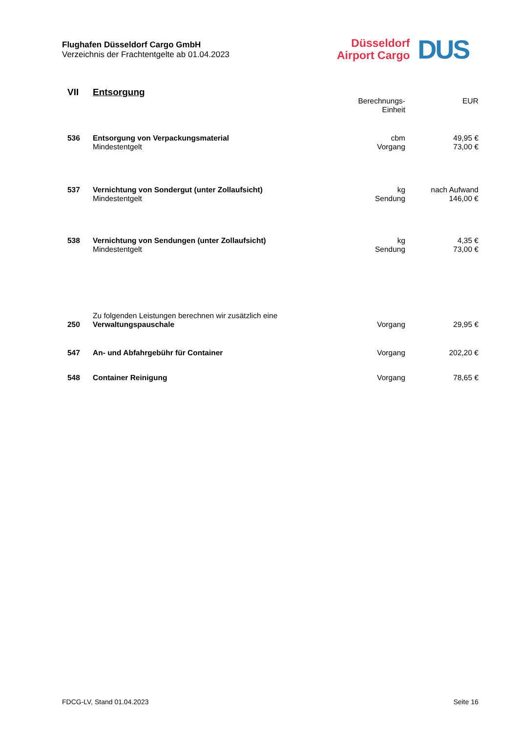Flughafen Düsseldorf Cargo GmbH
Verzeichnis der Frachtentgelte ab 01.04.2023
Düsseldorf
Airport Cargo
DUS
| VII | Entsorgung | | |
| | | Berechnungs- Einheit | EUR |
| 536 | Entsorgung von Verpackungsmaterial Mindestentgelt | cbm Vorgang | 49,95 € 73,00 € |
| 537 | Vernichtung von Sondergut (unter Zollaufsicht) Mindestentgelt | kg Sendung | nach Aufwand 146,00 € |
| 538 | Vernichtung von Sendungen (unter Zollaufsicht) Mindestentgelt | kg Sendung | 4,35 € 73,00 € |
| 250 | Zu folgenden Leistungen berechnen wir zusätzlich eine Verwaltungspauschale | Vorgang | 29,95 € |
| 547 | An- und Abfahrgebühr für Container | Vorgang | 202,20 € |
| 548 | Container Reinigung | Vorgang | 78,65 € |
FDCG-LV, Stand 01.04.2023 Seite 16